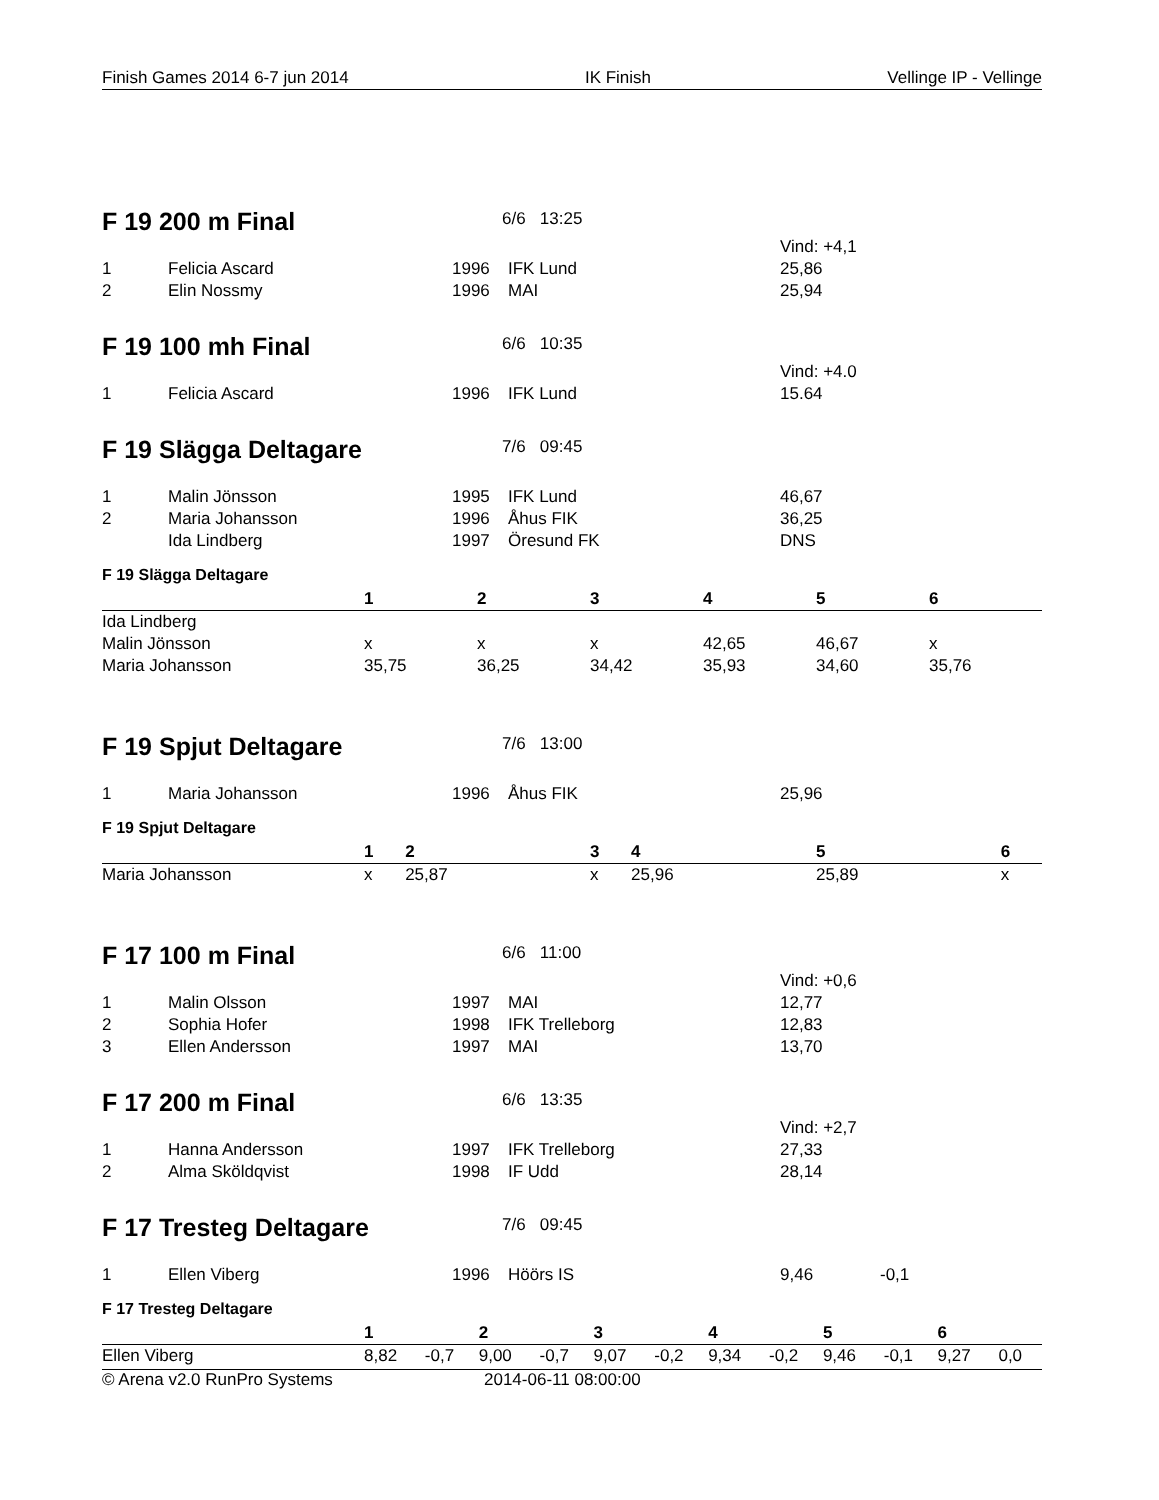Finish Games 2014 6-7 jun 2014 IK Finish Vellinge IP - Vellinge
F 19 200 m Final
6/6 13:25
| | | | | Vind: +4,1 |
| 1 | Felicia Ascard | 1996 | IFK Lund | 25,86 |
| 2 | Elin Nossmy | 1996 | MAI | 25,94 |
F 19 100 mh Final
6/6 10:35
| | | | | Vind: +4.0 |
| 1 | Felicia Ascard | 1996 | IFK Lund | 15.64 |
F 19 Slägga Deltagare
7/6 09:45
| 1 | Malin Jönsson | 1995 | IFK Lund | 46,67 |
| 2 | Maria Johansson | 1996 | Åhus FIK | 36,25 |
| | Ida Lindberg | 1997 | Öresund FK | DNS |
F 19 Slägga Deltagare
| | 1 | 2 | 3 | 4 | 5 | 6 |
| --- | --- | --- | --- | --- | --- | --- |
| Ida Lindberg | | | | | | |
| Malin Jönsson | x | x | x | 42,65 | 46,67 | x |
| Maria Johansson | 35,75 | 36,25 | 34,42 | 35,93 | 34,60 | 35,76 |
F 19 Spjut Deltagare
7/6 13:00
| 1 | Maria Johansson | 1996 | Åhus FIK | 25,96 |
F 19 Spjut Deltagare
| | 1 | 2 | 3 | 4 | 5 | 6 |
| --- | --- | --- | --- | --- | --- | --- |
| Maria Johansson | x | 25,87 | x | 25,96 | 25,89 | x |
F 17 100 m Final
6/6 11:00
| | | | | Vind: +0,6 |
| 1 | Malin Olsson | 1997 | MAI | 12,77 |
| 2 | Sophia Hofer | 1998 | IFK Trelleborg | 12,83 |
| 3 | Ellen Andersson | 1997 | MAI | 13,70 |
F 17 200 m Final
6/6 13:35
| | | | | Vind: +2,7 |
| 1 | Hanna Andersson | 1997 | IFK Trelleborg | 27,33 |
| 2 | Alma Sköldqvist | 1998 | IF Udd | 28,14 |
F 17 Tresteg Deltagare
7/6 09:45
| 1 | Ellen Viberg | 1996 | Höörs IS | 9,46 | -0,1 |
F 17 Tresteg Deltagare
| | 1 | | 2 | | 3 | | 4 | | 5 | | 6 | |
| --- | --- | --- | --- | --- | --- | --- | --- | --- | --- | --- | --- | --- |
| Ellen Viberg | 8,82 | -0,7 | 9,00 | -0,7 | 9,07 | -0,2 | 9,34 | -0,2 | 9,46 | -0,1 | 9,27 | 0,0 |
© Arena v2.0 RunPro Systems 2014-06-11 08:00:00